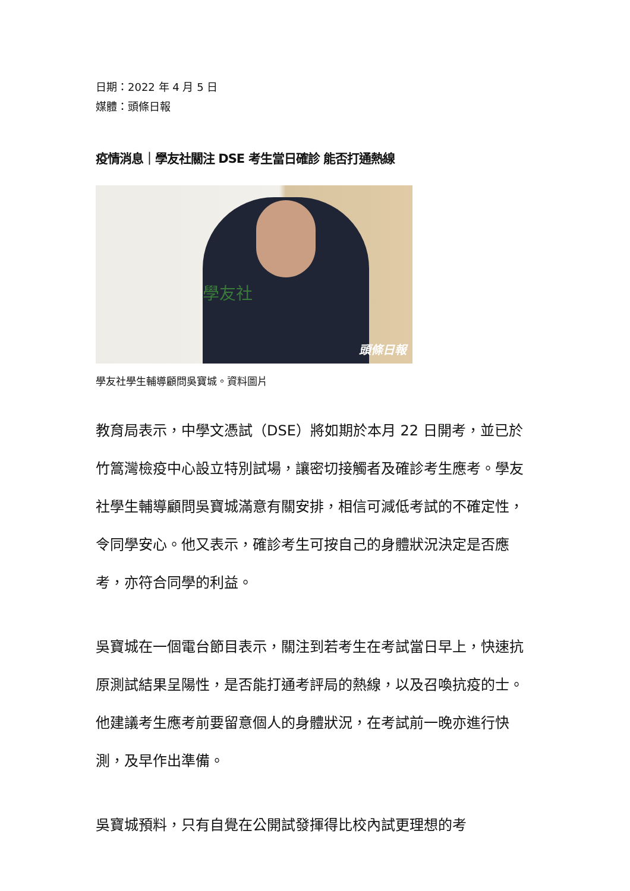日期：2022 年 4 月 5 日
媒體：頭條日報
疫情消息｜學友社關注 DSE 考生當日確診 能否打通熱線
學友社
頭條日報
學友社學生輔導顧問吳寶城。資料圖片
教育局表示，中學文憑試（DSE）將如期於本月 22 日開考，並已於竹篙灣檢疫中心設立特別試場，讓密切接觸者及確診考生應考。學友社學生輔導顧問吳寶城滿意有關安排，相信可減低考試的不確定性，令同學安心。他又表示，確診考生可按自己的身體狀況決定是否應考，亦符合同學的利益。
吳寶城在一個電台節目表示，關注到若考生在考試當日早上，快速抗原測試結果呈陽性，是否能打通考評局的熱線，以及召喚抗疫的士。他建議考生應考前要留意個人的身體狀況，在考試前一晚亦進行快測，及早作出準備。
吳寶城預料，只有自覺在公開試發揮得比校內試更理想的考